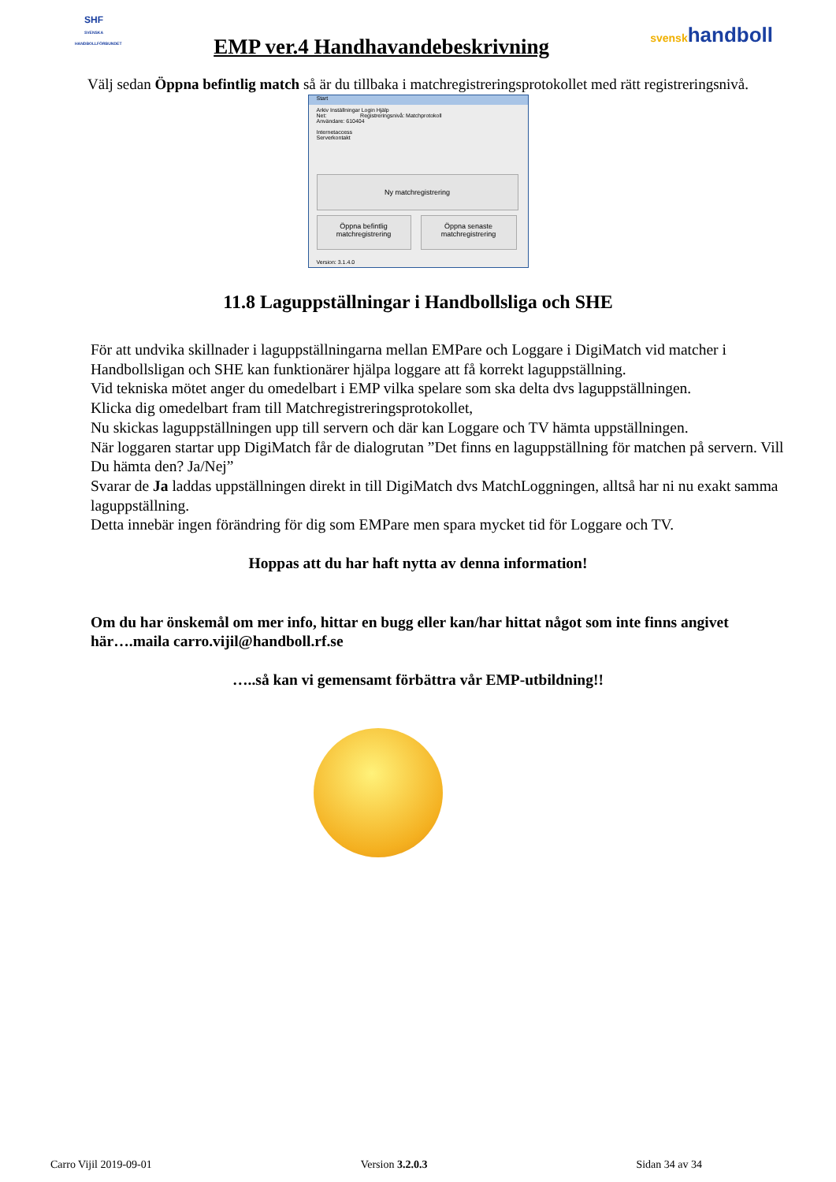SHF
SVENSKA HANDBOLLFÖRBUNDET
EMP ver.4 Handhavandebeskrivning
svenskhandboll
Välj sedan Öppna befintlig match så är du tillbaka i matchregistreringsprotokollet med rätt registreringsnivå.
Start
Arkiv Inställningar Login Hjälp
Net: Registreringsnivå: Matchprotokoll
Användare: 610404
Internetaccess
Serverkontakt
Ny matchregistrering
Öppna befintlig matchregistrering
Öppna senaste matchregistrering
Version: 3.1.4.0
11.8 Laguppställningar i Handbollsliga och SHE
För att undvika skillnader i laguppställningarna mellan EMPare och Loggare i DigiMatch vid matcher i Handbollsligan och SHE kan funktionärer hjälpa loggare att få korrekt laguppställning.
Vid tekniska mötet anger du omedelbart i EMP vilka spelare som ska delta dvs laguppställningen.
Klicka dig omedelbart fram till Matchregistreringsprotokollet,
Nu skickas laguppställningen upp till servern och där kan Loggare och TV hämta uppställningen.
När loggaren startar upp DigiMatch får de dialogrutan ”Det finns en laguppställning för matchen på servern. Vill Du hämta den? Ja/Nej”
Svarar de Ja laddas uppställningen direkt in till DigiMatch dvs MatchLoggningen, alltså har ni nu exakt samma laguppställning.
Detta innebär ingen förändring för dig som EMPare men spara mycket tid för Loggare och TV.
Hoppas att du har haft nytta av denna information!
Om du har önskemål om mer info, hittar en bugg eller kan/har hittat något som inte finns angivet här….maila carro.vijil@handboll.rf.se
…..så kan vi gemensamt förbättra vår EMP-utbildning!!
Carro Vijil 2019-09-01 Version 3.2.0.3 Sidan 34 av 34